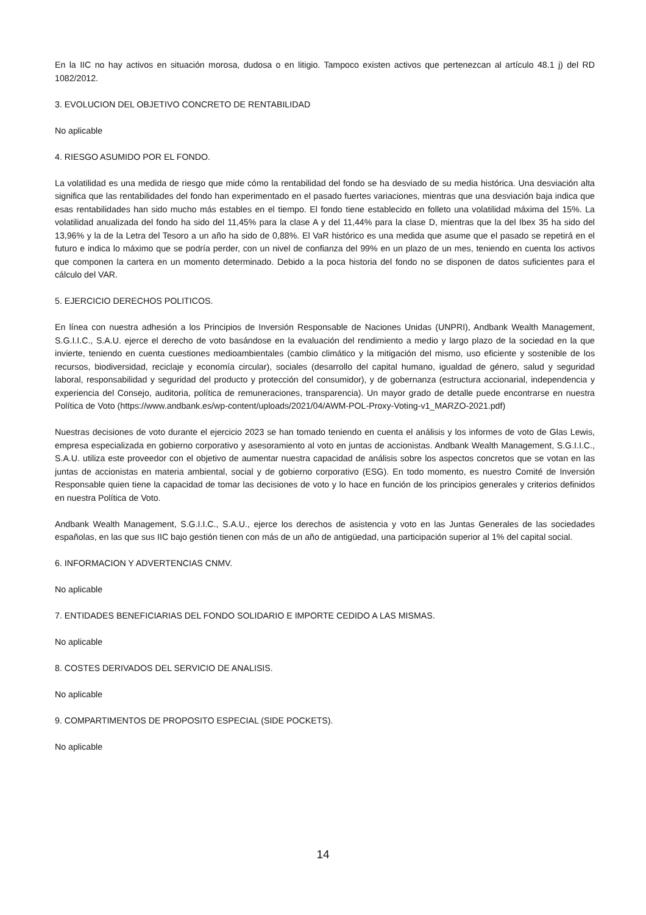En la IIC no hay activos en situación morosa, dudosa o en litigio. Tampoco existen activos que pertenezcan al artículo 48.1 j) del RD 1082/2012.
3. EVOLUCION DEL OBJETIVO CONCRETO DE RENTABILIDAD
No aplicable
4. RIESGO ASUMIDO POR EL FONDO.
La volatilidad es una medida de riesgo que mide cómo la rentabilidad del fondo se ha desviado de su media histórica. Una desviación alta significa que las rentabilidades del fondo han experimentado en el pasado fuertes variaciones, mientras que una desviación baja indica que esas rentabilidades han sido mucho más estables en el tiempo. El fondo tiene establecido en folleto una volatilidad máxima del 15%. La volatilidad anualizada del fondo ha sido del 11,45% para la clase A y del 11,44% para la clase D, mientras que la del Ibex 35 ha sido del 13,96% y la de la Letra del Tesoro a un año ha sido de 0,88%. El VaR histórico es una medida que asume que el pasado se repetirá en el futuro e indica lo máximo que se podría perder, con un nivel de confianza del 99% en un plazo de un mes, teniendo en cuenta los activos que componen la cartera en un momento determinado. Debido a la poca historia del fondo no se disponen de datos suficientes para el cálculo del VAR.
5. EJERCICIO DERECHOS POLITICOS.
En línea con nuestra adhesión a los Principios de Inversión Responsable de Naciones Unidas (UNPRI), Andbank Wealth Management, S.G.I.I.C., S.A.U. ejerce el derecho de voto basándose en la evaluación del rendimiento a medio y largo plazo de la sociedad en la que invierte, teniendo en cuenta cuestiones medioambientales (cambio climático y la mitigación del mismo, uso eficiente y sostenible de los recursos, biodiversidad, reciclaje y economía circular), sociales (desarrollo del capital humano, igualdad de género, salud y seguridad laboral, responsabilidad y seguridad del producto y protección del consumidor), y de gobernanza (estructura accionarial, independencia y experiencia del Consejo, auditoria, política de remuneraciones, transparencia). Un mayor grado de detalle puede encontrarse en nuestra Política de Voto (https://www.andbank.es/wp-content/uploads/2021/04/AWM-POL-Proxy-Voting-v1_MARZO-2021.pdf)
Nuestras decisiones de voto durante el ejercicio 2023 se han tomado teniendo en cuenta el análisis y los informes de voto de Glas Lewis, empresa especializada en gobierno corporativo y asesoramiento al voto en juntas de accionistas. Andbank Wealth Management, S.G.I.I.C., S.A.U. utiliza este proveedor con el objetivo de aumentar nuestra capacidad de análisis sobre los aspectos concretos que se votan en las juntas de accionistas en materia ambiental, social y de gobierno corporativo (ESG). En todo momento, es nuestro Comité de Inversión Responsable quien tiene la capacidad de tomar las decisiones de voto y lo hace en función de los principios generales y criterios definidos en nuestra Política de Voto.
Andbank Wealth Management, S.G.I.I.C., S.A.U., ejerce los derechos de asistencia y voto en las Juntas Generales de las sociedades españolas, en las que sus IIC bajo gestión tienen con más de un año de antigüedad, una participación superior al 1% del capital social.
6. INFORMACION Y ADVERTENCIAS CNMV.
No aplicable
7. ENTIDADES BENEFICIARIAS DEL FONDO SOLIDARIO E IMPORTE CEDIDO A LAS MISMAS.
No aplicable
8. COSTES DERIVADOS DEL SERVICIO DE ANALISIS.
No aplicable
9. COMPARTIMENTOS DE PROPOSITO ESPECIAL (SIDE POCKETS).
No aplicable
14